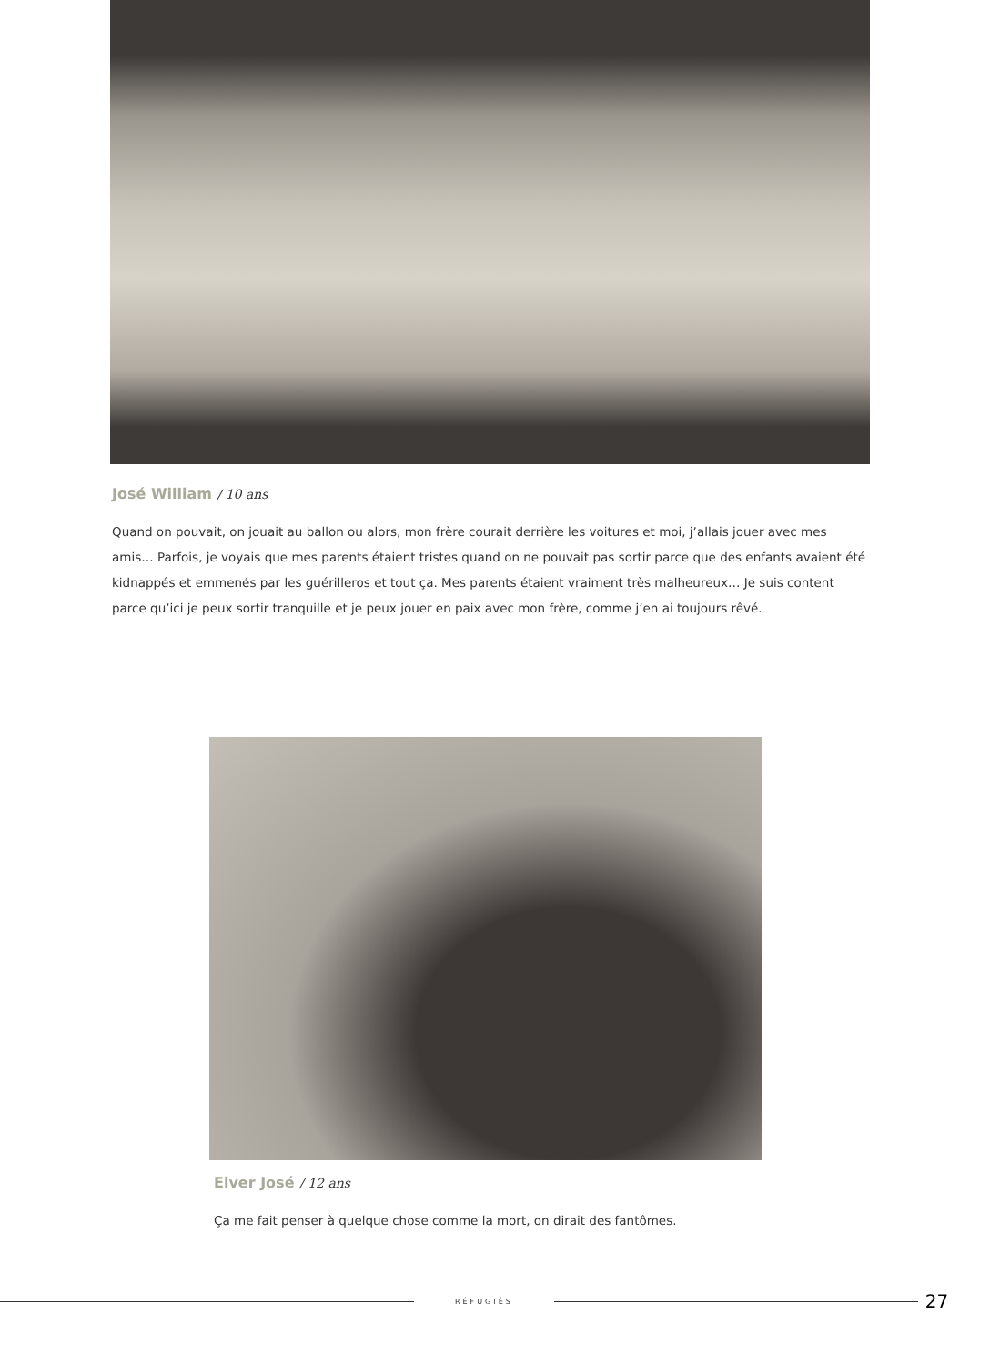José William / 10 ans
Quand on pouvait, on jouait au ballon ou alors, mon frère courait derrière les voitures et moi, j’allais jouer avec mes amis… Parfois, je voyais que mes parents étaient tristes quand on ne pouvait pas sortir parce que des enfants avaient été kidnappés et emmenés par les guérilleros et tout ça. Mes parents étaient vraiment très malheureux… Je suis content parce qu’ici je peux sortir tranquille et je peux jouer en paix avec mon frère, comme j’en ai toujours rêvé.
Elver José / 12 ans
Ça me fait penser à quelque chose comme la mort, on dirait des fantômes.
RÉFUGIÉS
27